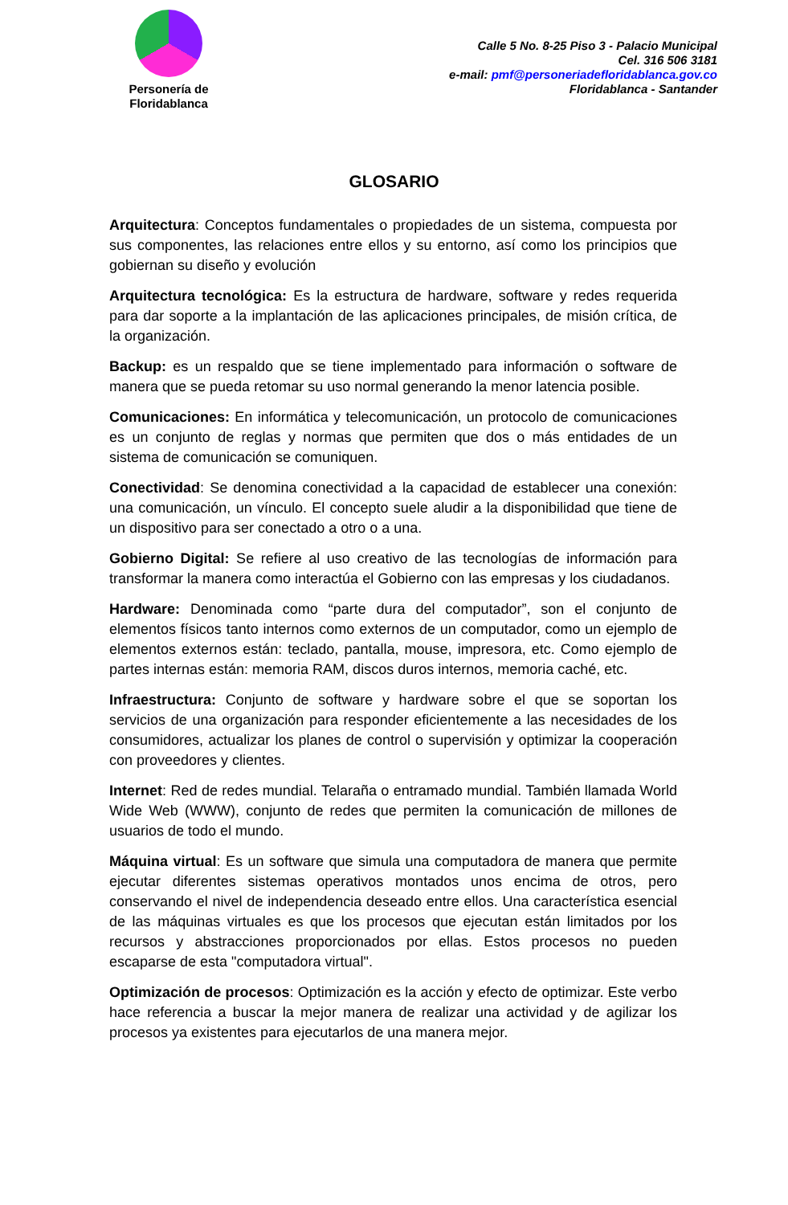Personería de
Floridablanca
Calle 5 No. 8-25 Piso 3 - Palacio Municipal
Cel. 316 506 3181
e-mail: pmf@personeriadefloridablanca.gov.co
Floridablanca - Santander
GLOSARIO
Arquitectura: Conceptos fundamentales o propiedades de un sistema, compuesta por sus componentes, las relaciones entre ellos y su entorno, así como los principios que gobiernan su diseño y evolución
Arquitectura tecnológica: Es la estructura de hardware, software y redes requerida para dar soporte a la implantación de las aplicaciones principales, de misión crítica, de la organización.
Backup: es un respaldo que se tiene implementado para información o software de manera que se pueda retomar su uso normal generando la menor latencia posible.
Comunicaciones: En informática y telecomunicación, un protocolo de comunicaciones es un conjunto de reglas y normas que permiten que dos o más entidades de un sistema de comunicación se comuniquen.
Conectividad: Se denomina conectividad a la capacidad de establecer una conexión: una comunicación, un vínculo. El concepto suele aludir a la disponibilidad que tiene de un dispositivo para ser conectado a otro o a una.
Gobierno Digital: Se refiere al uso creativo de las tecnologías de información para transformar la manera como interactúa el Gobierno con las empresas y los ciudadanos.
Hardware: Denominada como “parte dura del computador”, son el conjunto de elementos físicos tanto internos como externos de un computador, como un ejemplo de elementos externos están: teclado, pantalla, mouse, impresora, etc. Como ejemplo de partes internas están: memoria RAM, discos duros internos, memoria caché, etc.
Infraestructura: Conjunto de software y hardware sobre el que se soportan los servicios de una organización para responder eficientemente a las necesidades de los consumidores, actualizar los planes de control o supervisión y optimizar la cooperación con proveedores y clientes.
Internet: Red de redes mundial. Telaraña o entramado mundial. También llamada World Wide Web (WWW), conjunto de redes que permiten la comunicación de millones de usuarios de todo el mundo.
Máquina virtual: Es un software que simula una computadora de manera que permite ejecutar diferentes sistemas operativos montados unos encima de otros, pero conservando el nivel de independencia deseado entre ellos. Una característica esencial de las máquinas virtuales es que los procesos que ejecutan están limitados por los recursos y abstracciones proporcionados por ellas. Estos procesos no pueden escaparse de esta "computadora virtual".
Optimización de procesos: Optimización es la acción y efecto de optimizar. Este verbo hace referencia a buscar la mejor manera de realizar una actividad y de agilizar los procesos ya existentes para ejecutarlos de una manera mejor.